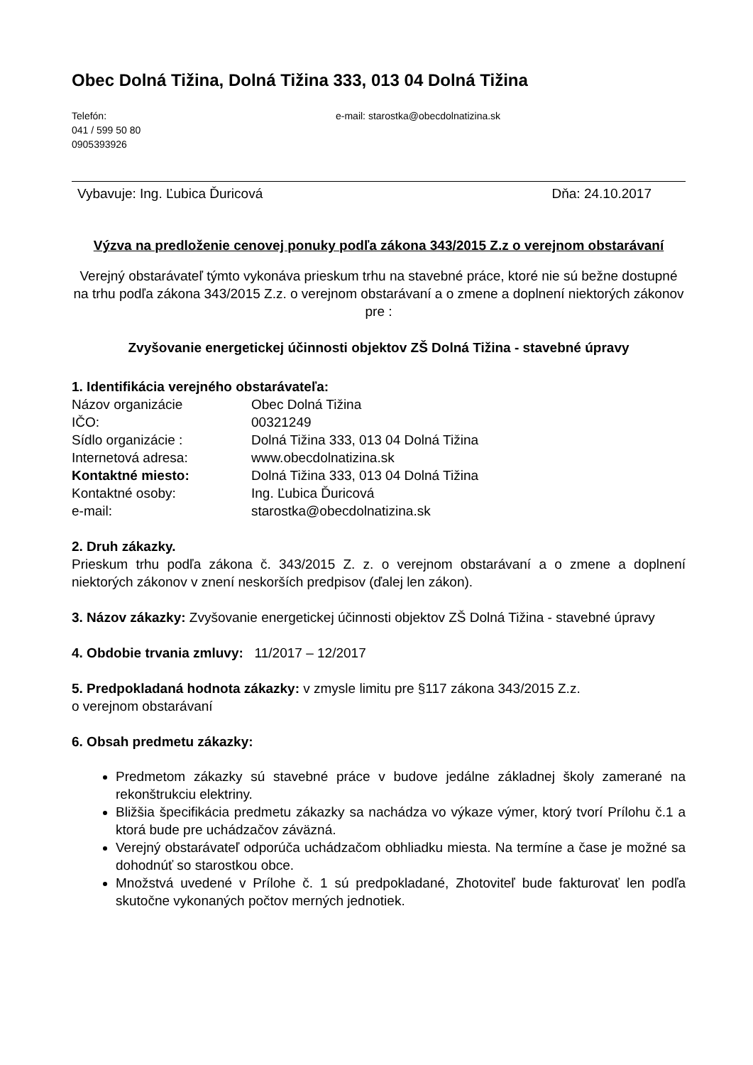Obec Dolná Tižina, Dolná Tižina 333, 013 04 Dolná Tižina
Telefón:
041 / 599 50 80
0905393926
e-mail: starostka@obecdolnatizina.sk
Vybavuje: Ing. Ľubica Ďuricová Dňa: 24.10.2017
Výzva na predloženie cenovej ponuky podľa zákona 343/2015 Z.z o verejnom obstarávaní
Verejný obstarávateľ týmto vykonáva prieskum trhu na stavebné práce, ktoré nie sú bežne dostupné na trhu podľa zákona 343/2015 Z.z. o verejnom obstarávaní a o zmene a doplnení niektorých zákonov pre :
Zvyšovanie energetickej účinnosti objektov ZŠ Dolná Tižina - stavebné úpravy
1. Identifikácia verejného obstarávateľa:
Názov organizácie Obec Dolná Tižina IČO: 00321249 Sídlo organizácie : Dolná Tižina 333, 013 04 Dolná Tižina Internetová adresa: www.obecdolnatizina.sk Kontaktné miesto: Dolná Tižina 333, 013 04 Dolná Tižina Kontaktné osoby: Ing. Ľubica Ďuricová e-mail: starostka@obecdolnatizina.sk
2. Druh zákazky.
Prieskum trhu podľa zákona č. 343/2015 Z. z. o verejnom obstarávaní a o zmene a doplnení niektorých zákonov v znení neskorších predpisov (ďalej len zákon).
3. Názov zákazky: Zvyšovanie energetickej účinnosti objektov ZŠ Dolná Tižina - stavebné úpravy
4. Obdobie trvania zmluvy: 11/2017 – 12/2017
5. Predpokladaná hodnota zákazky: v zmysle limitu pre §117 zákona 343/2015 Z.z.
o verejnom obstarávaní
6. Obsah predmetu zákazky:
Predmetom zákazky sú stavebné práce v budove jedálne základnej školy zamerané na rekonštrukciu elektriny.
Bližšia špecifikácia predmetu zákazky sa nachádza vo výkaze výmer, ktorý tvorí Prílohu č.1 a ktorá bude pre uchádzačov záväzná.
Verejný obstarávateľ odporúča uchádzačom obhliadku miesta. Na termíne a čase je možné sa dohodnúť so starostkou obce.
Množstvá uvedené v Prílohe č. 1 sú predpokladané, Zhotoviteľ bude fakturovať len podľa skutočne vykonaných počtov merných jednotiek.